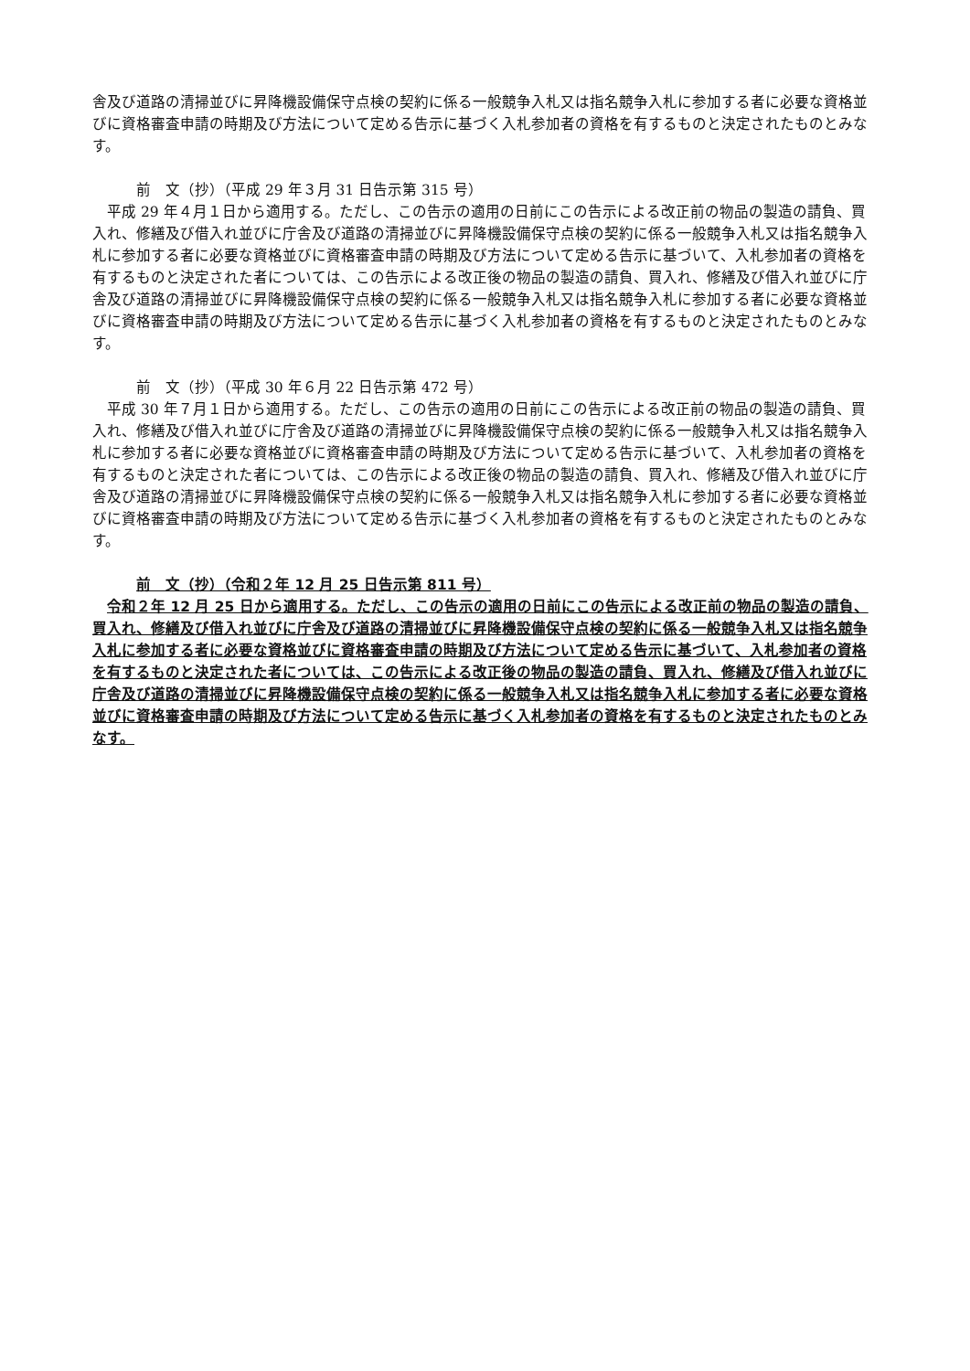舎及び道路の清掃並びに昇降機設備保守点検の契約に係る一般競争入札又は指名競争入札に参加する者に必要な資格並びに資格審査申請の時期及び方法について定める告示に基づく入札参加者の資格を有するものと決定されたものとみなす。
前　文（抄）（平成 29 年３月 31 日告示第 315 号）
平成 29 年４月１日から適用する。ただし、この告示の適用の日前にこの告示による改正前の物品の製造の請負、買入れ、修繕及び借入れ並びに庁舎及び道路の清掃並びに昇降機設備保守点検の契約に係る一般競争入札又は指名競争入札に参加する者に必要な資格並びに資格審査申請の時期及び方法について定める告示に基づいて、入札参加者の資格を有するものと決定された者については、この告示による改正後の物品の製造の請負、買入れ、修繕及び借入れ並びに庁舎及び道路の清掃並びに昇降機設備保守点検の契約に係る一般競争入札又は指名競争入札に参加する者に必要な資格並びに資格審査申請の時期及び方法について定める告示に基づく入札参加者の資格を有するものと決定されたものとみなす。
前　文（抄）（平成 30 年６月 22 日告示第 472 号）
平成 30 年７月１日から適用する。ただし、この告示の適用の日前にこの告示による改正前の物品の製造の請負、買入れ、修繕及び借入れ並びに庁舎及び道路の清掃並びに昇降機設備保守点検の契約に係る一般競争入札又は指名競争入札に参加する者に必要な資格並びに資格審査申請の時期及び方法について定める告示に基づいて、入札参加者の資格を有するものと決定された者については、この告示による改正後の物品の製造の請負、買入れ、修繕及び借入れ並びに庁舎及び道路の清掃並びに昇降機設備保守点検の契約に係る一般競争入札又は指名競争入札に参加する者に必要な資格並びに資格審査申請の時期及び方法について定める告示に基づく入札参加者の資格を有するものと決定されたものとみなす。
前　文（抄）（令和２年 12 月 25 日告示第 811 号）
令和２年 12 月 25 日から適用する。ただし、この告示の適用の日前にこの告示による改正前の物品の製造の請負、買入れ、修繕及び借入れ並びに庁舎及び道路の清掃並びに昇降機設備保守点検の契約に係る一般競争入札又は指名競争入札に参加する者に必要な資格並びに資格審査申請の時期及び方法について定める告示に基づいて、入札参加者の資格を有するものと決定された者については、この告示による改正後の物品の製造の請負、買入れ、修繕及び借入れ並びに庁舎及び道路の清掃並びに昇降機設備保守点検の契約に係る一般競争入札又は指名競争入札に参加する者に必要な資格並びに資格審査申請の時期及び方法について定める告示に基づく入札参加者の資格を有するものと決定されたものとみなす。